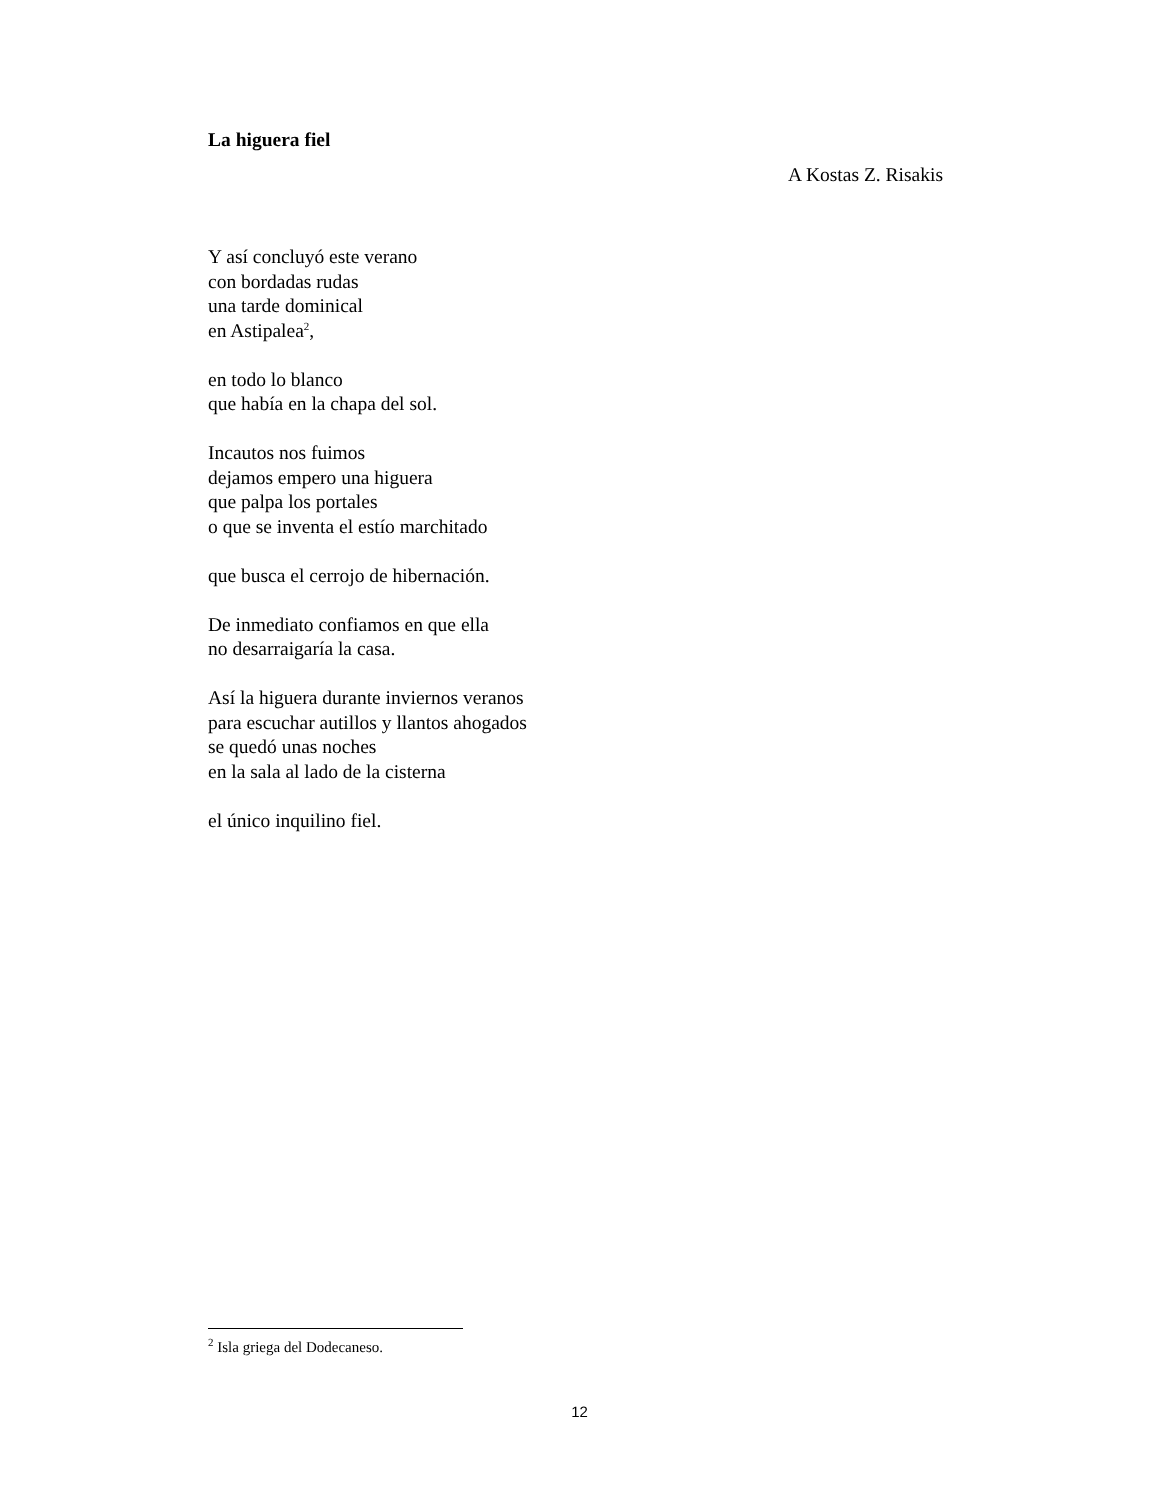La higuera fiel
A Kostas Z. Risakis
Y así concluyó este verano
con bordadas rudas
una tarde dominical
en Astipalea<sup>2</sup>,
en todo lo blanco
que había en la chapa del sol.
Incautos nos fuimos
dejamos empero una higuera
que palpa los portales
o que se inventa el estío marchitado
que busca el cerrojo de hibernación.
De inmediato confiamos en que ella
no desarraigaría la casa.
Así la higuera durante inviernos veranos
para escuchar autillos y llantos ahogados
se quedó unas noches
en la sala al lado de la cisterna
el único inquilino fiel.
<sup>2</sup> Isla griega del Dodecaneso.
12